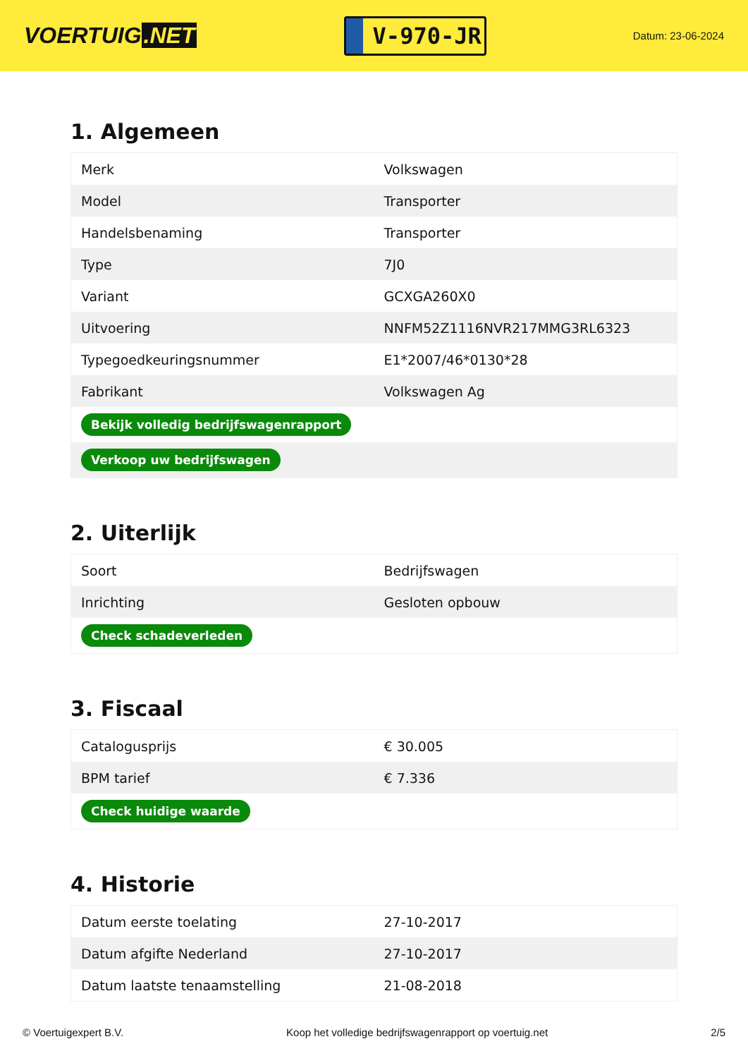VOERTUIG.NET
V-970-JR
Datum: 23-06-2024
1. Algemeen
| Merk | Volkswagen |
| Model | Transporter |
| Handelsbenaming | Transporter |
| Type | 7J0 |
| Variant | GCXGA260X0 |
| Uitvoering | NNFM52Z1116NVR217MMG3RL6323 |
| Typegoedkeuringsnummer | E1*2007/46*0130*28 |
| Fabrikant | Volkswagen Ag |
| Bekijk volledig bedrijfswagenrapport | |
| Verkoop uw bedrijfswagen | |
2. Uiterlijk
| Soort | Bedrijfswagen |
| Inrichting | Gesloten opbouw |
| Check schadeverleden | |
3. Fiscaal
| Catalogusprijs | € 30.005 |
| BPM tarief | € 7.336 |
| Check huidige waarde | |
4. Historie
| Datum eerste toelating | 27-10-2017 |
| Datum afgifte Nederland | 27-10-2017 |
| Datum laatste tenaamstelling | 21-08-2018 |
© Voertuigexpert B.V. Koop het volledige bedrijfswagenrapport op voertuig.net 2/5